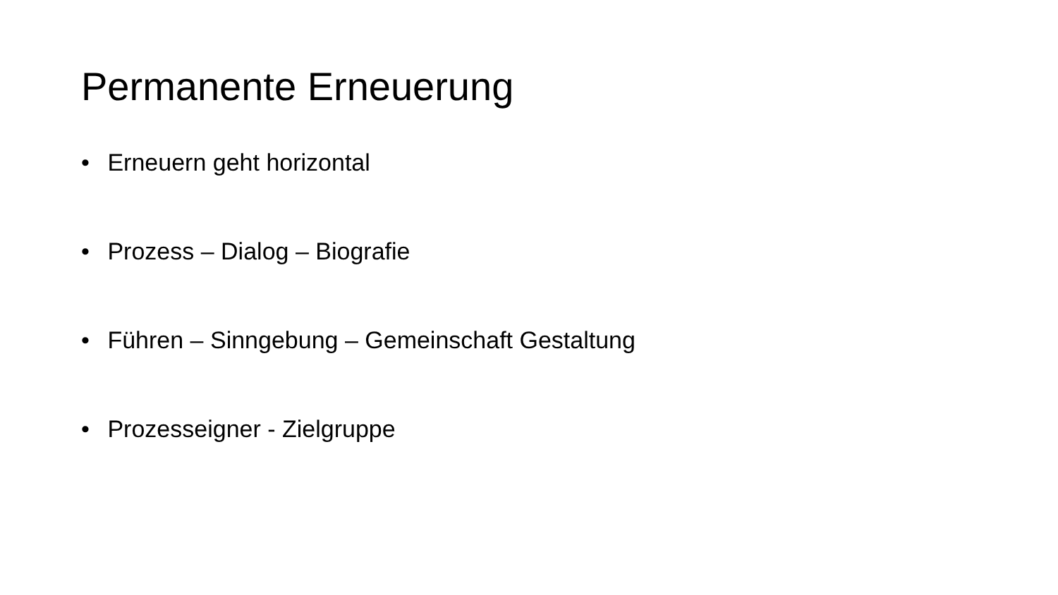Permanente Erneuerung
• Erneuern geht horizontal
• Prozess – Dialog – Biografie
• Führen – Sinngebung – Gemeinschaft Gestaltung
• Prozesseigner - Zielgruppe